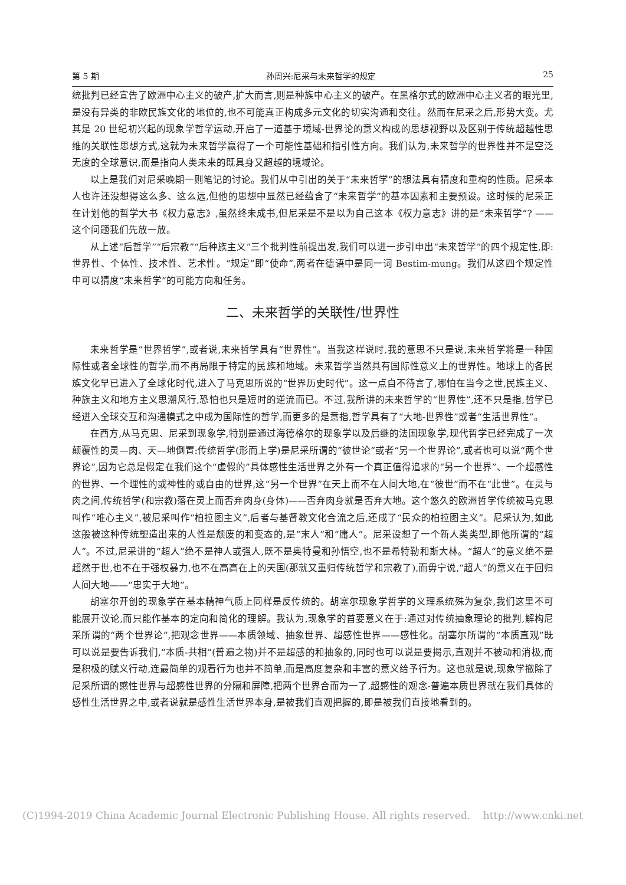第 5 期 孙周兴:尼采与未来哲学的规定 25
统批判已经宣告了欧洲中心主义的破产,扩大而言,则是种族中心主义的破产。在黑格尔式的欧洲中心主义者的眼光里,是没有异类的非欧民族文化的地位的,也不可能真正构成多元文化的切实沟通和交往。然而在尼采之后,形势大变。尤其是 20 世纪初兴起的现象学哲学运动,开启了一道基于境域-世界论的意义构成的思想视野以及区别于传统超越性思维的关联性思想方式,这就为未来哲学赢得了一个可能性基础和指引性方向。我们认为,未来哲学的世界性并不是空泛无度的全球意识,而是指向人类未来的既具身又超越的境域论。
以上是我们对尼采晚期一则笔记的讨论。我们从中引出的关于“未来哲学”的想法具有猜度和重构的性质。尼采本人也许还没想得这么多、这么远,但他的思想中显然已经蕴含了“未来哲学”的基本因素和主要预设。这时候的尼采正在计划他的哲学大书《权力意志》,虽然终未成书,但尼采是不是以为自己这本《权力意志》讲的是“未来哲学”? ——这个问题我们先放一放。
从上述“后哲学”“后宗教”“后种族主义”三个批判性前提出发,我们可以进一步引申出“未来哲学”的四个规定性,即:世界性、个体性、技术性、艺术性。“规定”即“使命”,两者在德语中是同一词 Bestim-mung。我们从这四个规定性中可以猜度“未来哲学”的可能方向和任务。
二、未来哲学的关联性/世界性
未来哲学是“世界哲学”,或者说,未来哲学具有“世界性”。当我这样说时,我的意思不只是说,未来哲学将是一种国际性或者全球性的哲学,而不再局限于特定的民族和地域。未来哲学当然具有国际性意义上的世界性。地球上的各民族文化早已进入了全球化时代,进入了马克思所说的“世界历史时代”。这一点自不待言了,哪怕在当今之世,民族主义、种族主义和地方主义思潮风行,恐怕也只是短时的逆流而已。不过,我所讲的未来哲学的“世界性”,还不只是指,哲学已经进入全球交互和沟通模式之中成为国际性的哲学,而更多的是意指,哲学具有了“大地-世界性”或者“生活世界性”。
在西方,从马克思、尼采到现象学,特别是通过海德格尔的现象学以及后继的法国现象学,现代哲学已经完成了一次颠覆性的灵—肉、天—地倒置:传统哲学(形而上学)是尼采所谓的“彼世论”或者“另一个世界论”,或者也可以说“两个世界论”,因为它总是假定在我们这个“虚假的”具体感性生活世界之外有一个真正值得追求的“另一个世界”、一个超感性的世界、一个理性的或神性的或自由的世界,这“另一个世界”在天上而不在人间大地,在“彼世”而不在“此世”。在灵与肉之间,传统哲学(和宗教)落在灵上而否弃肉身(身体)——否弃肉身就是否弃大地。这个悠久的欧洲哲学传统被马克思叫作“唯心主义”,被尼采叫作“柏拉图主义”,后者与基督教文化合流之后,还成了“民众的柏拉图主义”。尼采认为,如此这般被这种传统塑造出来的人性是颓废的和变态的,是“末人”和“庸人”。尼采设想了一个新人类类型,即他所谓的“超人”。不过,尼采讲的“超人”绝不是神人或强人,既不是奥特曼和孙悟空,也不是希特勒和斯大林。“超人”的意义绝不是超然于世,也不在于强权暴力,也不在高高在上的天国(那就又重归传统哲学和宗教了),而毋宁说,“超人”的意义在于回归人间大地——“忠实于大地”。
胡塞尔开创的现象学在基本精神气质上同样是反传统的。胡塞尔现象学哲学的义理系统殊为复杂,我们这里不可能展开议论,而只能作基本的定向和简化的理解。我认为,现象学的首要意义在于:通过对传统抽象理论的批判,解构尼采所谓的“两个世界论”,把观念世界——本质领域、抽象世界、超感性世界——感性化。胡塞尔所谓的“本质直观”既可以说是要告诉我们,“本质-共相”(普遍之物)并不是超感的和抽象的,同时也可以说是要揭示,直观并不被动和消极,而是积极的赋义行动,连最简单的观看行为也并不简单,而是高度复杂和丰富的意义给予行为。这也就是说,现象学撤除了尼采所谓的感性世界与超感性世界的分隔和屏障,把两个世界合而为一了,超感性的观念-普遍本质世界就在我们具体的感性生活世界之中,或者说就是感性生活世界本身,是被我们直观把握的,即是被我们直接地看到的。
(C)1994-2019 China Academic Journal Electronic Publishing House. All rights reserved. http://www.cnki.net